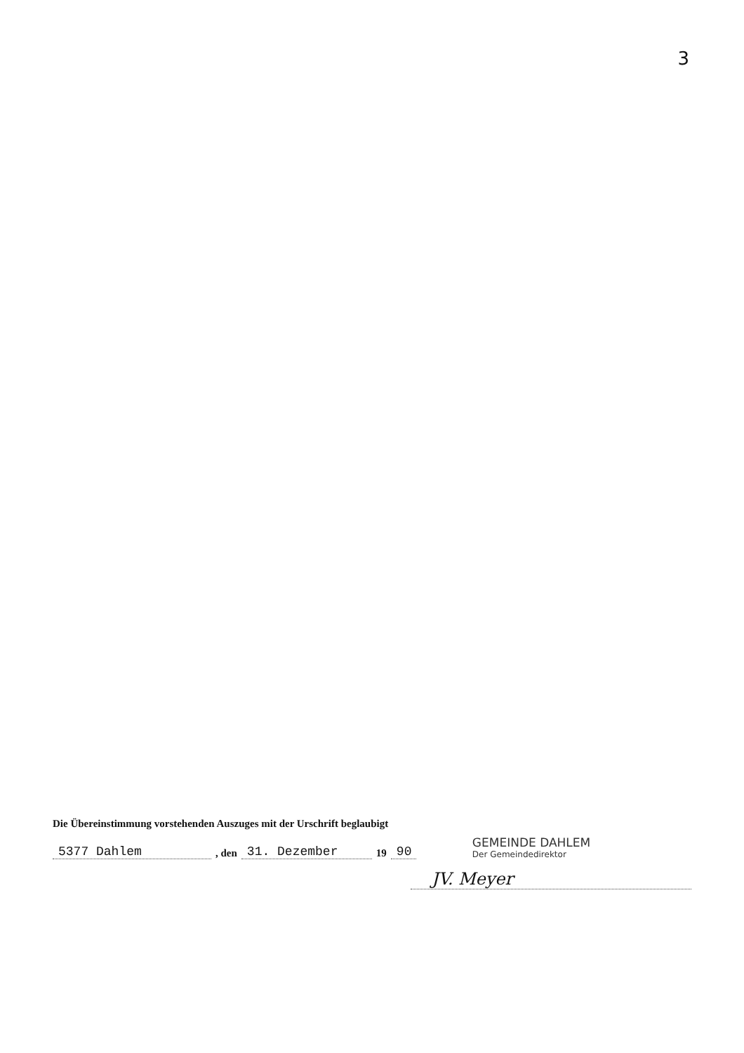3
Die Übereinstimmung vorstehenden Auszuges mit der Urschrift beglaubigt
5377 Dahlem, den 31. Dezember 19 90
GEMEINDE DAHLEM
Der Gemeindedirektor
JV. Meyer